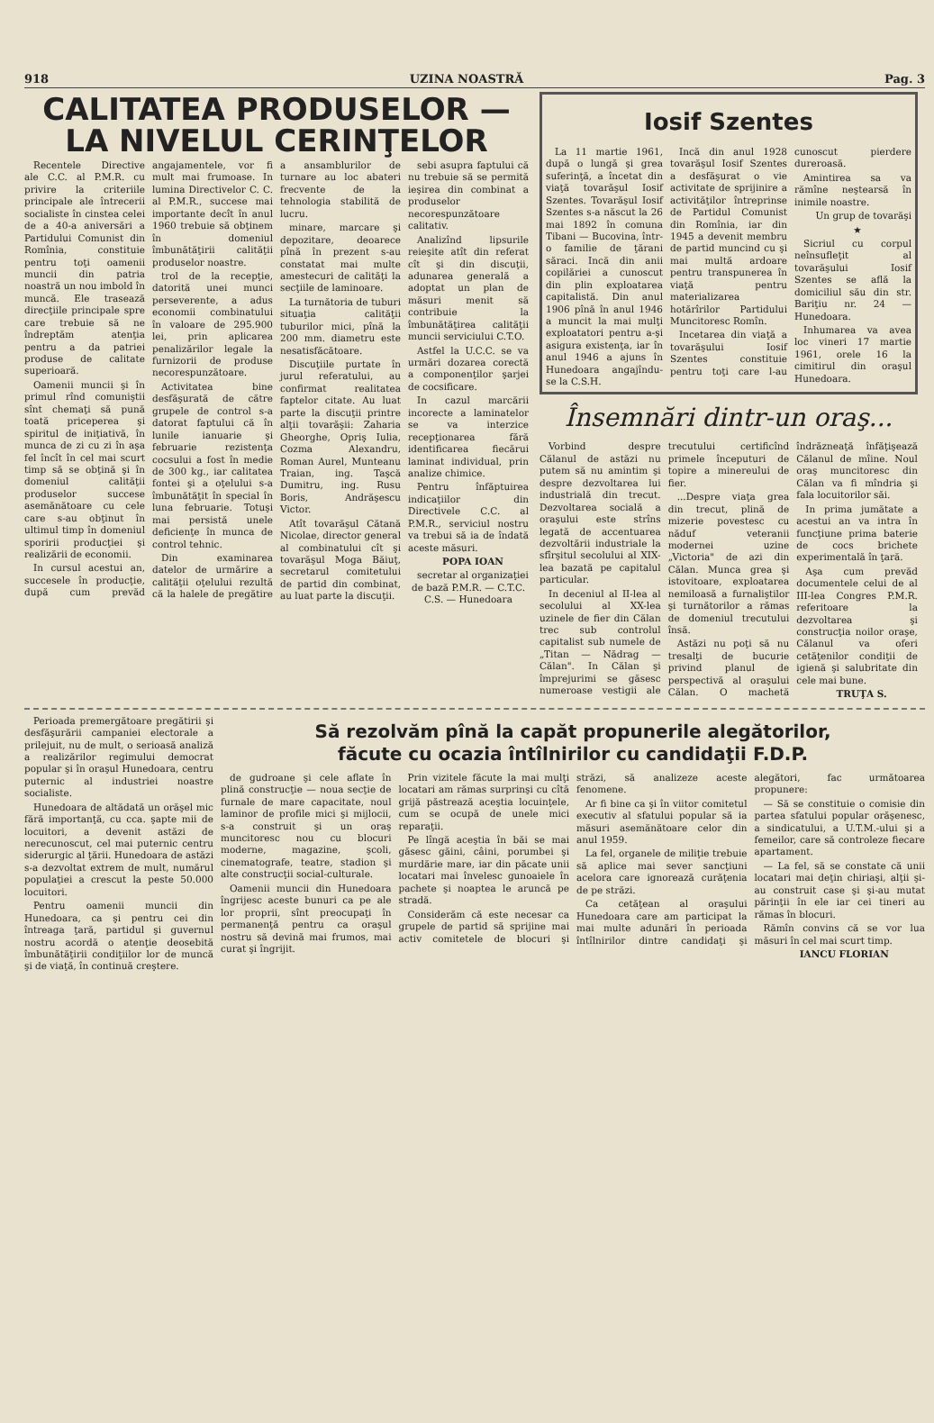918 UZINA NOASTRĂ Pag. 3
CALITATEA PRODUSELOR —
LA NIVELUL CERINŢELOR
Recentele Directive ale C.C. al P.M.R. cu privire la criteriile principale ale întrecerii socialiste în cinstea celei de a 40-a aniversări a Partidului Comunist din Romînia, constituie pentru toţi oamenii muncii din patria noastră un nou imbold în muncă. Ele trasează direcţiile principale spre care trebuie să ne îndreptăm atenţia pentru a da patriei produse de calitate superioară.
Oamenii muncii şi în primul rînd comuniştii sînt chemaţi să pună toată priceperea şi spiritul de iniţiativă, în munca de zi cu zi în aşa fel încît în cel mai scurt timp să se obţină şi în domeniul calităţii produselor succese asemănătoare cu cele care s-au obţinut în ultimul timp în domeniul sporirii producţiei şi realizării de economii.
In cursul acestui an, succesele în producţie, după cum prevăd angajamentele, vor fi mult mai frumoase. In lumina Directivelor C. C. al P.M.R., succese mai importante decît în anul 1960 trebuie să obţinem în domeniul îmbunătăţirii calităţii produselor noastre.
trol de la recepţie, datorită unei munci perseverente, a adus economii combinatului în valoare de 295.900 lei, prin aplicarea penalizărilor legale la furnizorii de produse necorespunzătoare.
Activitatea bine desfăşurată de către grupele de control s-a datorat faptului că în lunile ianuarie şi februarie rezistenţa cocsului a fost în medie de 300 kg., iar calitatea fontei şi a oţelului s-a îmbunătăţit în special în luna februarie. Totuşi mai persistă unele deficienţe în munca de control tehnic.
Din examinarea datelor de urmărire a calităţii oţelului rezultă că la halele de pregătire a ansamblurilor de turnare au loc abateri frecvente de la tehnologia stabilită de lucru.
minare, marcare şi depozitare, deoarece pînă în prezent s-au constatat mai multe amestecuri de calităţi la secţiile de laminoare.
La turnătoria de tuburi situaţia calităţii tuburilor mici, pînă la 200 mm. diametru este nesatisfăcătoare.
Discuţiile purtate în jurul referatului, au confirmat realitatea faptelor citate. Au luat parte la discuţii printre alţii tovarăşii: Zaharia Gheorghe, Opriş Iulia, Cozma Alexandru, Roman Aurel, Munteanu Traian, ing. Taşcă Dumitru, ing. Rusu Boris, Andrăşescu Victor.
Atît tovarăşul Cătană Nicolae, director general al combinatului cît şi tovarăşul Moga Băiuţ, secretarul comitetului de partid din combinat, au luat parte la discuţii.
sebi asupra faptului că nu trebuie să se permită ieşirea din combinat a produselor necorespunzătoare calitativ.
Analizînd lipsurile reieşite atît din referat cît şi din discuţii, adunarea generală a adoptat un plan de măsuri menit să contribuie la îmbunătăţirea calităţii muncii serviciului C.T.O.
Astfel la U.C.C. se va urmări dozarea corectă a componenţilor şarjei de cocsificare.
In cazul marcării incorecte a laminatelor se va interzice recepţionarea fără identificarea fiecărui laminat individual, prin analize chimice.
Pentru înfăptuirea indicaţiilor din Directivele C.C. al P.M.R., serviciul nostru va trebui să ia de îndată aceste măsuri.
POPA IOAN
secretar al organizaţiei de bază P.M.R. — C.T.C. C.S. — Hunedoara
Iosif Szentes
La 11 martie 1961, după o lungă şi grea suferinţă, a încetat din viaţă tovarăşul Iosif Szentes. Tovarăşul Iosif Szentes s-a născut la 26 mai 1892 în comuna Tibani — Bucovina, într-o familie de ţărani săraci. Incă din anii copilăriei a cunoscut din plin exploatarea capitalistă. Din anul 1906 pînă în anul 1946 a muncit la mai mulţi exploatatori pentru a-şi asigura existenţa, iar în anul 1946 a ajuns în Hunedoara angajîndu-se la C.S.H.
Incă din anul 1928 tovarăşul Iosif Szentes a desfăşurat o vie activitate de sprijinire a activităţilor întreprinse de Partidul Comunist din Romînia, iar din 1945 a devenit membru de partid muncind cu şi mai multă ardoare pentru transpunerea în viaţă pentru materializarea hotărîrilor Partidului Muncitoresc Romîn.
Incetarea din viaţă a tovarăşului Iosif Szentes constituie pentru toţi care l-au cunoscut pierdere dureroasă.
Amintirea sa va rămîne neştearsă în inimile noastre.
Un grup de tovarăşi
★
Sicriul cu corpul neînsufleţit al tovarăşului Iosif Szentes se află la domiciliul său din str. Bariţiu nr. 24 — Hunedoara.
Inhumarea va avea loc vineri 17 martie 1961, orele 16 la cimitirul din oraşul Hunedoara.
Însemnări dintr-un oraş...
Vorbind despre Călanul de astăzi nu putem să nu amintim şi despre dezvoltarea lui industrială din trecut. Dezvoltarea socială a oraşului este strîns legată de accentuarea dezvoltării industriale la sfîrşitul secolului al XIX-lea bazată pe capitalul particular.
In deceniul al II-lea al secolului al XX-lea uzinele de fier din Călan trec sub controlul capitalist sub numele de „Titan — Nădrag — Călan". In Călan şi împrejurimi se găsesc numeroase vestigii ale trecutului certificînd primele începuturi de topire a minereului de fier.
...Despre viaţa grea din trecut, plină de mizerie povestesc cu năduf veteranii modernei uzine „Victoria" de azi din Călan. Munca grea şi istovitoare, exploatarea nemiloasă a furnaliştilor şi turnătorilor a rămas de domeniul trecutului însă.
Astăzi nu poţi să nu tresalţi de bucurie privind planul de perspectivă al oraşului Călan. O machetă îndrăzneaţă înfăţişează Călanul de mîine. Noul oraş muncitoresc din Călan va fi mîndria şi fala locuitorilor săi.
In prima jumătate a acestui an va intra în funcţiune prima baterie de cocs brichete experimentală în ţară.
Aşa cum prevăd documentele celui de al III-lea Congres P.M.R. referitoare la dezvoltarea şi construcţia noilor oraşe, Călanul va oferi cetăţenilor condiţii de igienă şi salubritate din cele mai bune.
TRUŢA S.
Perioada premergătoare pregătirii şi desfăşurării campaniei electorale a prilejuit, nu de mult, o serioasă analiză a realizărilor regimului democrat popular şi în oraşul Hunedoara, centru puternic al industriei noastre socialiste.
Hunedoara de altădată un orăşel mic fără importanţă, cu cca. şapte mii de locuitori, a devenit astăzi de nerecunoscut, cel mai puternic centru siderurgic al ţării. Hunedoara de astăzi s-a dezvoltat extrem de mult, numărul populaţiei a crescut la peste 50.000 locuitori.
Pentru oamenii muncii din Hunedoara, ca şi pentru cei din întreaga ţară, partidul şi guvernul nostru acordă o atenţie deosebită îmbunătăţirii condiţiilor lor de muncă şi de viaţă, în continuă creştere.
Să rezolvăm pînă la capăt propunerile alegătorilor,
făcute cu ocazia întîlnirilor cu candidaţii F.D.P.
de gudroane şi cele aflate în plină construcţie — noua secţie de furnale de mare capacitate, noul laminor de profile mici şi mijlocii, s-a construit şi un oraş muncitoresc nou cu blocuri moderne, magazine, şcoli, cinematografe, teatre, stadion şi alte construcţii social-culturale.
Oamenii muncii din Hunedoara îngrijesc aceste bunuri ca pe ale lor proprii, sînt preocupaţi în permanenţă pentru ca oraşul nostru să devină mai frumos, mai curat şi îngrijit.
Prin vizitele făcute la mai mulţi locatari am rămas surprinşi cu cîtă grijă păstrează aceştia locuinţele, cum se ocupă de unele mici reparaţii.
Pe lîngă aceştia în băi se mai găsesc găini, câini, porumbei şi murdărie mare, iar din păcate unii locatari mai învelesc gunoaiele în pachete şi noaptea le aruncă pe stradă.
Considerăm că este necesar ca grupele de partid să sprijine mai activ comitetele de blocuri şi străzi, să analizeze aceste fenomene.
Ar fi bine ca şi în viitor comitetul executiv al sfatului popular să ia măsuri asemănătoare celor din anul 1959.
La fel, organele de miliţie trebuie să aplice mai sever sancţiuni acelora care ignorează curăţenia de pe străzi.
Ca cetăţean al oraşului Hunedoara care am participat la mai multe adunări în perioada întîlnirilor dintre candidaţi şi alegători, fac următoarea propunere:
— Să se constituie o comisie din partea sfatului popular orăşenesc, a sindicatului, a U.T.M.-ului şi a femeilor, care să controleze fiecare apartament.
— La fel, să se constate că unii locatari mai deţin chiriaşi, alţii şi-au construit case şi şi-au mutat părinţii în ele iar cei tineri au rămas în blocuri.
Rămîn convins că se vor lua măsuri în cel mai scurt timp.
IANCU FLORIAN